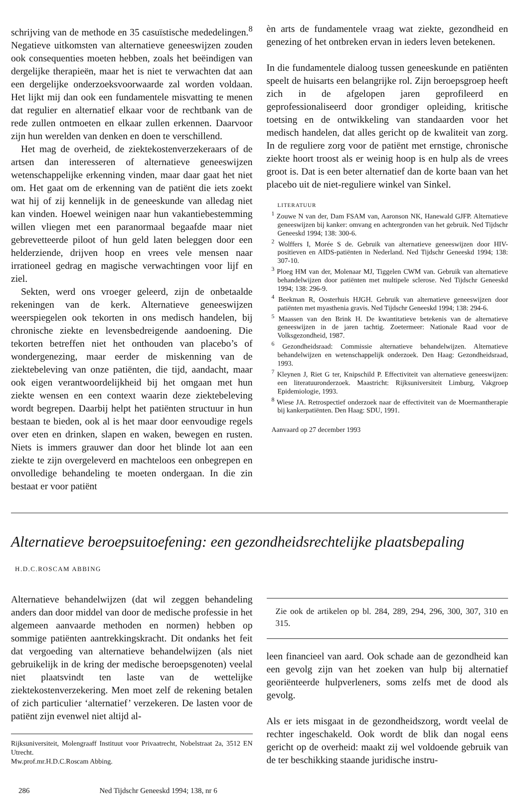schrijving van de methode en 35 casuïstische mededelingen.<sup>8</sup> Negatieve uitkomsten van alternatieve geneeswijzen zouden ook consequenties moeten hebben, zoals het beëindigen van dergelijke therapieën, maar het is niet te verwachten dat aan een dergelijke onderzoeksvoorwaarde zal worden voldaan. Het lijkt mij dan ook een fundamentele misvatting te menen dat regulier en alternatief elkaar voor de rechtbank van de rede zullen ontmoeten en elkaar zullen erkennen. Daarvoor zijn hun werelden van denken en doen te verschillend.
Het mag de overheid, de ziektekostenverzekeraars of de artsen dan interesseren of alternatieve geneeswijzen wetenschappelijke erkenning vinden, maar daar gaat het niet om. Het gaat om de erkenning van de patiënt die iets zoekt wat hij of zij kennelijk in de geneeskunde van alledag niet kan vinden. Hoewel weinigen naar hun vakantiebestemming willen vliegen met een paranormaal begaafde maar niet gebrevetteerde piloot of hun geld laten beleggen door een helderziende, drijven hoop en vrees vele mensen naar irrationeel gedrag en magische verwachtingen voor lijf en ziel.
Sekten, werd ons vroeger geleerd, zijn de onbetaalde rekeningen van de kerk. Alternatieve geneeswijzen weerspiegelen ook tekorten in ons medisch handelen, bij chronische ziekte en levensbedreigende aandoening. Die tekorten betreffen niet het onthouden van placebo’s of wondergenezing, maar eerder de miskenning van de ziektebeleving van onze patiënten, die tijd, aandacht, maar ook eigen verantwoordelijkheid bij het omgaan met hun ziekte wensen en een context waarin deze ziektebeleving wordt begrepen. Daarbij helpt het patiënten structuur in hun bestaan te bieden, ook al is het maar door eenvoudige regels over eten en drinken, slapen en waken, bewegen en rusten. Niets is immers grauwer dan door het blinde lot aan een ziekte te zijn overgeleverd en machteloos een onbegrepen en onvolledige behandeling te moeten ondergaan. In die zin bestaat er voor patiënt
èn arts de fundamentele vraag wat ziekte, gezondheid en genezing of het ontbreken ervan in ieders leven betekenen.
In die fundamentele dialoog tussen geneeskunde en patiënten speelt de huisarts een belangrijke rol. Zijn beroepsgroep heeft zich in de afgelopen jaren geprofileerd en geprofessionaliseerd door grondiger opleiding, kritische toetsing en de ontwikkeling van standaarden voor het medisch handelen, dat alles gericht op de kwaliteit van zorg. In de reguliere zorg voor de patiënt met ernstige, chronische ziekte hoort troost als er weinig hoop is en hulp als de vrees groot is. Dat is een beter alternatief dan de korte baan van het placebo uit de niet-reguliere winkel van Sinkel.
LITERATUUR
<sup>1</sup> Zouwe N van der, Dam FSAM van, Aaronson NK, Hanewald GJFP. Alternatieve geneeswijzen bij kanker: omvang en achtergronden van het gebruik. Ned Tijdschr Geneeskd 1994; 138: 300-6.
<sup>2</sup> Wolffers I, Morée S de. Gebruik van alternatieve geneeswijzen door HIV-positieven en AIDS-patiënten in Nederland. Ned Tijdschr Geneeskd 1994; 138: 307-10.
<sup>3</sup> Ploeg HM van der, Molenaar MJ, Tiggelen CWM van. Gebruik van alternatieve behandelwijzen door patiënten met multipele sclerose. Ned Tijdschr Geneeskd 1994; 138: 296-9.
<sup>4</sup> Beekman R, Oosterhuis HJGH. Gebruik van alternatieve geneeswijzen door patiënten met myasthenia gravis. Ned Tijdschr Geneeskd 1994; 138: 294-6.
<sup>5</sup> Maassen van den Brink H. De kwantitatieve betekenis van de alternatieve geneeswijzen in de jaren tachtig. Zoetermeer: Nationale Raad voor de Volksgezondheid, 1987.
<sup>6</sup> Gezondheidsraad: Commissie alternatieve behandelwijzen. Alternatieve behandelwijzen en wetenschappelijk onderzoek. Den Haag: Gezondheidsraad, 1993.
<sup>7</sup> Kleynen J, Riet G ter, Knipschild P. Effectiviteit van alternatieve geneeswijzen: een literatuuronderzoek. Maastricht: Rijksuniversiteit Limburg, Vakgroep Epidemiologie, 1993.
<sup>8</sup> Wiese JA. Retrospectief onderzoek naar de effectiviteit van de Moermantherapie bij kankerpatiënten. Den Haag: SDU, 1991.
Aanvaard op 27 december 1993
Alternatieve beroepsuitoefening: een gezondheidsrechtelijke plaatsbepaling
H.D.C.ROSCAM ABBING
Alternatieve behandelwijzen (dat wil zeggen behandeling anders dan door middel van door de medische professie in het algemeen aanvaarde methoden en normen) hebben op sommige patiënten aantrekkingskracht. Dit ondanks het feit dat vergoeding van alternatieve behandelwijzen (als niet gebruikelijk in de kring der medische beroepsgenoten) veelal niet plaatsvindt ten laste van de wettelijke ziektekostenverzekering. Men moet zelf de rekening betalen of zich particulier ‘alternatief’ verzekeren. De lasten voor de patiënt zijn evenwel niet altijd al-
Rijksuniversiteit, Molengraaff Instituut voor Privaatrecht, Nobelstraat 2a, 3512 EN Utrecht.
Mw.prof.mr.H.D.C.Roscam Abbing.
Zie ook de artikelen op bl. 284, 289, 294, 296, 300, 307, 310 en 315.
leen financieel van aard. Ook schade aan de gezondheid kan een gevolg zijn van het zoeken van hulp bij alternatief georiënteerde hulpverleners, soms zelfs met de dood als gevolg.
Als er iets misgaat in de gezondheidszorg, wordt veelal de rechter ingeschakeld. Ook wordt de blik dan nogal eens gericht op de overheid: maakt zij wel voldoende gebruik van de ter beschikking staande juridische instru-
286 Ned Tijdschr Geneeskd 1994; 138, nr 6